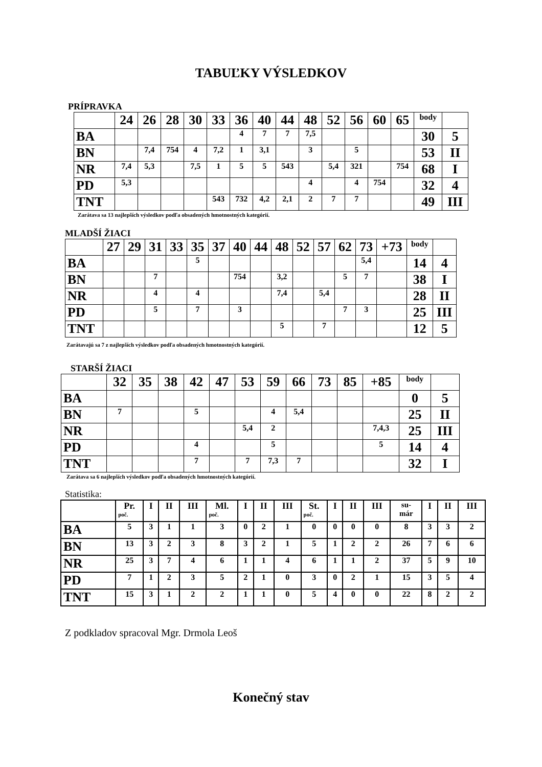TABUĽKY VÝSLEDKOV
PRÍPRAVKA
| | 24 | 26 | 28 | 30 | 33 | 36 | 40 | 44 | 48 | 52 | 56 | 60 | 65 | body | |
| --- | --- | --- | --- | --- | --- | --- | --- | --- | --- | --- | --- | --- | --- | --- | --- |
| BA | | | | | | 4 | 7 | 7 | 7,5 | | | | | 30 | 5 |
| BN | | 7,4 | 754 | 4 | 7,2 | 1 | 3,1 | | 3 | | 5 | | | 53 | II |
| NR | 7,4 | 5,3 | | 7,5 | 1 | 5 | 5 | 543 | | 5,4 | 321 | | 754 | 68 | I |
| PD | 5,3 | | | | | | | | 4 | | 4 | 754 | | 32 | 4 |
| TNT | | | | | 543 | 732 | 4,2 | 2,1 | 2 | 7 | 7 | | | 49 | III |
Zarátava sa 13 najlepších výsledkov podľa obsadených hmotnostných kategórií.
MLADŠÍ ŽIACI
| | 27 | 29 | 31 | 33 | 35 | 37 | 40 | 44 | 48 | 52 | 57 | 62 | 73 | +73 | body | |
| --- | --- | --- | --- | --- | --- | --- | --- | --- | --- | --- | --- | --- | --- | --- | --- | --- |
| BA | | | | | 5 | | | | | | | | 5,4 | | 14 | 4 |
| BN | | | 7 | | | | 754 | | 3,2 | | | 5 | 7 | | 38 | I |
| NR | | | 4 | | 4 | | | | 7,4 | | 5,4 | | | | 28 | II |
| PD | | | 5 | | 7 | | 3 | | | | | 7 | 3 | | 25 | III |
| TNT | | | | | | | | | 5 | | 7 | | | | 12 | 5 |
Zarátavajú sa 7 z najlepších výsledkov podľa obsadených hmotnostných kategórií.
STARŠÍ ŽIACI
| | 32 | 35 | 38 | 42 | 47 | 53 | 59 | 66 | 73 | 85 | +85 | body | |
| --- | --- | --- | --- | --- | --- | --- | --- | --- | --- | --- | --- | --- | --- |
| BA | | | | | | | | | | | | 0 | 5 |
| BN | 7 | | | 5 | | | 4 | 5,4 | | | | 25 | II |
| NR | | | | | | 5,4 | 2 | | | | 7,4,3 | 25 | III |
| PD | | | | 4 | | | 5 | | | | 5 | 14 | 4 |
| TNT | | | | 7 | | 7 | 7,3 | 7 | | | | 32 | I |
Zarátava sa 6 najlepších výsledkov podľa obsadených hmotnostných kategórií.
Statistika:
| | Pr. poč. | I | II | III | Ml. poč. | I | II | III | St. poč. | I | II | III | su- már | I | II | III |
| --- | --- | --- | --- | --- | --- | --- | --- | --- | --- | --- | --- | --- | --- | --- | --- | --- |
| BA | 5 | 3 | 1 | 1 | 3 | 0 | 2 | 1 | 0 | 0 | 0 | 0 | 8 | 3 | 3 | 2 |
| BN | 13 | 3 | 2 | 3 | 8 | 3 | 2 | 1 | 5 | 1 | 2 | 2 | 26 | 7 | 6 | 6 |
| NR | 25 | 3 | 7 | 4 | 6 | 1 | 1 | 4 | 6 | 1 | 1 | 2 | 37 | 5 | 9 | 10 |
| PD | 7 | 1 | 2 | 3 | 5 | 2 | 1 | 0 | 3 | 0 | 2 | 1 | 15 | 3 | 5 | 4 |
| TNT | 15 | 3 | 1 | 2 | 2 | 1 | 1 | 0 | 5 | 4 | 0 | 0 | 22 | 8 | 2 | 2 |
Z podkladov spracoval Mgr. Drmola Leoš
Konečný stav